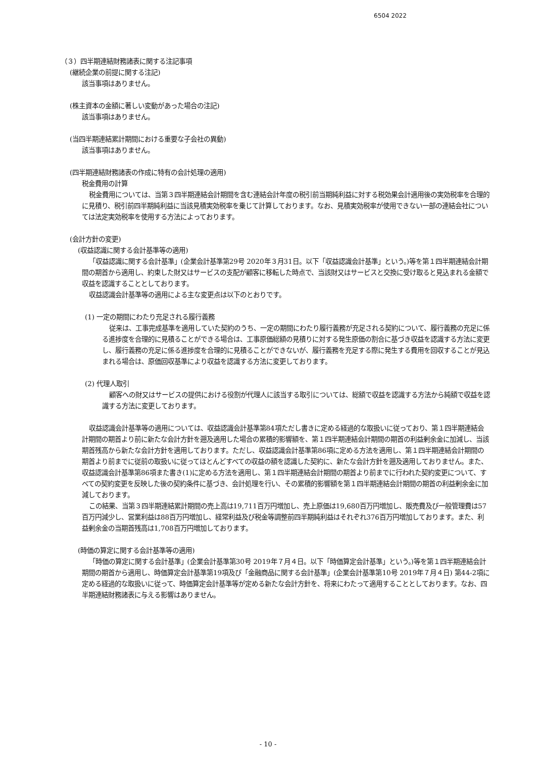6504 2022
（３）四半期連結財務諸表に関する注記事項
(継続企業の前提に関する注記)
該当事項はありません。
(株主資本の金額に著しい変動があった場合の注記)
該当事項はありません。
(当四半期連結累計期間における重要な子会社の異動)
該当事項はありません。
(四半期連結財務諸表の作成に特有の会計処理の適用)
税金費用の計算
税金費用については、当第３四半期連結会計期間を含む連結会計年度の税引前当期純利益に対する税効果会計適用後の実効税率を合理的に見積り、税引前四半期純利益に当該見積実効税率を乗じて計算しております。なお、見積実効税率が使用できない一部の連結会社については法定実効税率を使用する方法によっております。
(会計方針の変更)
(収益認識に関する会計基準等の適用)
「収益認識に関する会計基準」(企業会計基準第29号 2020年３月31日。以下「収益認識会計基準」という。)等を第１四半期連結会計期間の期首から適用し、約束した財又はサービスの支配が顧客に移転した時点で、当該財又はサービスと交換に受け取ると見込まれる金額で収益を認識することとしております。
収益認識会計基準等の適用による主な変更点は以下のとおりです。
(1) 一定の期間にわたり充足される履行義務
従来は、工事完成基準を適用していた契約のうち、一定の期間にわたり履行義務が充足される契約について、履行義務の充足に係る進捗度を合理的に見積ることができる場合は、工事原価総額の見積りに対する発生原価の割合に基づき収益を認識する方法に変更し、履行義務の充足に係る進捗度を合理的に見積ることができないが、履行義務を充足する際に発生する費用を回収することが見込まれる場合は、原価回収基準により収益を認識する方法に変更しております。
(2) 代理人取引
顧客への財又はサービスの提供における役割が代理人に該当する取引については、総額で収益を認識する方法から純額で収益を認識する方法に変更しております。
収益認識会計基準等の適用については、収益認識会計基準第84項ただし書きに定める経過的な取扱いに従っており、第１四半期連結会計期間の期首より前に新たな会計方針を遡及適用した場合の累積的影響額を、第１四半期連結会計期間の期首の利益剰余金に加減し、当該期首残高から新たな会計方針を適用しております。ただし、収益認識会計基準第86項に定める方法を適用し、第１四半期連結会計期間の期首より前までに従前の取扱いに従ってほとんどすべての収益の額を認識した契約に、新たな会計方針を遡及適用しておりません。また、収益認識会計基準第86項また書き(1)に定める方法を適用し、第１四半期連結会計期間の期首より前までに行われた契約変更について、すべての契約変更を反映した後の契約条件に基づき、会計処理を行い、その累積的影響額を第１四半期連結会計期間の期首の利益剰余金に加減しております。
この結果、当第３四半期連結累計期間の売上高は19,711百万円増加し、売上原価は19,680百万円増加し、販売費及び一般管理費は57百万円減少し、営業利益は88百万円増加し、経常利益及び税金等調整前四半期純利益はそれぞれ376百万円増加しております。また、利益剰余金の当期首残高は1,708百万円増加しております。
(時価の算定に関する会計基準等の適用)
「時価の算定に関する会計基準」(企業会計基準第30号 2019年７月４日。以下「時価算定会計基準」という。)等を第１四半期連結会計期間の期首から適用し、時価算定会計基準第19項及び「金融商品に関する会計基準」(企業会計基準第10号 2019年７月４日) 第44-2項に定める経過的な取扱いに従って、時価算定会計基準等が定める新たな会計方針を、将来にわたって適用することとしております。なお、四半期連結財務諸表に与える影響はありません。
- 10 -